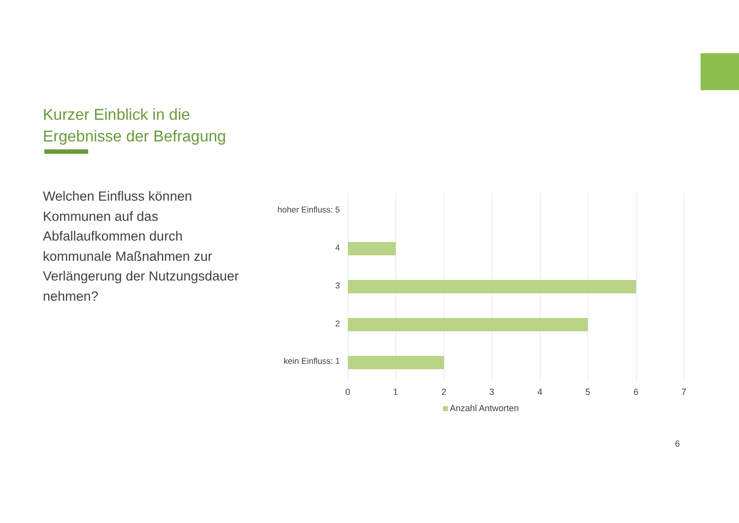Kurzer Einblick in die
Ergebnisse der Befragung
Welchen Einfluss können Kommunen auf das Abfallaufkommen durch kommunale Maßnahmen zur Verlängerung der Nutzungsdauer nehmen?
hoher Einfluss: 5
4
3
2
kein Einfluss: 1
0 1 2 3 4 5 6 7
Anzahl Antworten
6